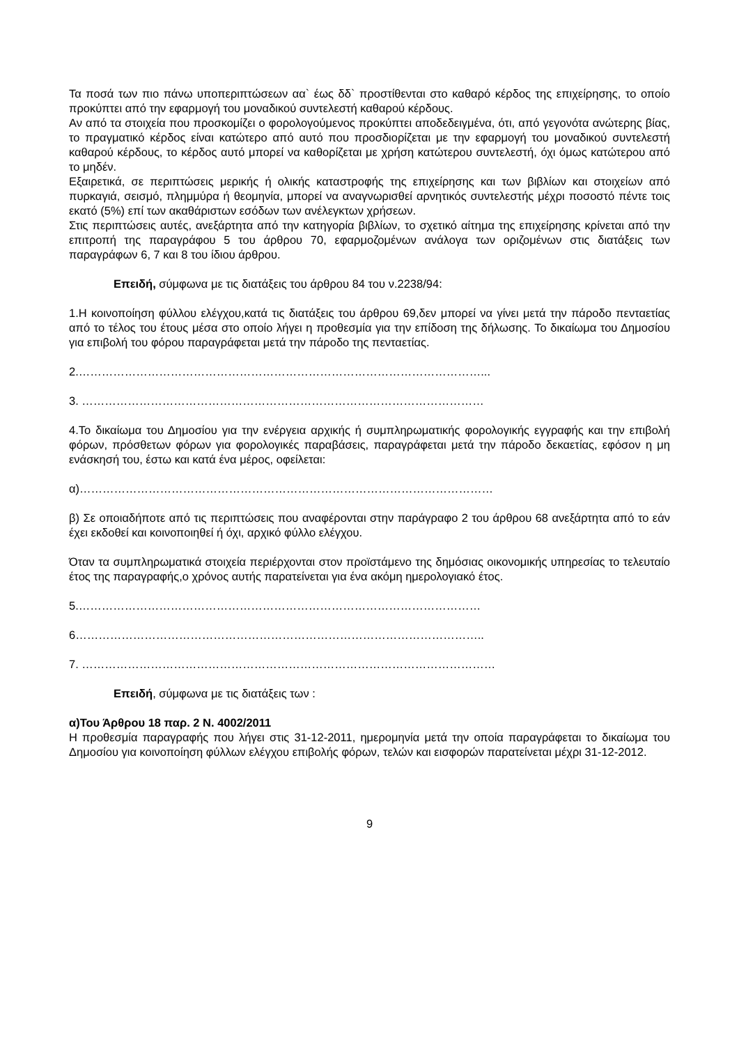Τα ποσά των πιο πάνω υποπεριπτώσεων αα` έως δδ` προστίθενται στο καθαρό κέρδος της επιχείρησης, το οποίο προκύπτει από την εφαρμογή του μοναδικού συντελεστή καθαρού κέρδους.
Αν από τα στοιχεία που προσκομίζει ο φορολογούμενος προκύπτει αποδεδειγμένα, ότι, από γεγονότα ανώτερης βίας, το πραγματικό κέρδος είναι κατώτερο από αυτό που προσδιορίζεται με την εφαρμογή του μοναδικού συντελεστή καθαρού κέρδους, το κέρδος αυτό μπορεί να καθορίζεται με χρήση κατώτερου συντελεστή, όχι όμως κατώτερου από το μηδέν.
Εξαιρετικά, σε περιπτώσεις μερικής ή ολικής καταστροφής της επιχείρησης και των βιβλίων και στοιχείων από πυρκαγιά, σεισμό, πλημμύρα ή θεομηνία, μπορεί να αναγνωρισθεί αρνητικός συντελεστής μέχρι ποσοστό πέντε τοις εκατό (5%) επί των ακαθάριστων εσόδων των ανέλεγκτων χρήσεων.
Στις περιπτώσεις αυτές, ανεξάρτητα από την κατηγορία βιβλίων, το σχετικό αίτημα της επιχείρησης κρίνεται από την επιτροπή της παραγράφου 5 του άρθρου 70, εφαρμοζομένων ανάλογα των οριζομένων στις διατάξεις των παραγράφων 6, 7 και 8 του ίδιου άρθρου.
Επειδή, σύμφωνα με τις διατάξεις του άρθρου 84 του ν.2238/94:
1.Η κοινοποίηση φύλλου ελέγχου,κατά τις διατάξεις του άρθρου 69,δεν μπορεί να γίνει μετά την πάροδο πενταετίας από το τέλος του έτους μέσα στο οποίο λήγει η προθεσμία για την επίδοση της δήλωσης. Το δικαίωμα του Δημοσίου για επιβολή του φόρου παραγράφεται μετά την πάροδο της πενταετίας.
2.……………………………………………………………………………………………...
3. ……………………………………………………………………………………………
4.Το δικαίωμα του Δημοσίου για την ενέργεια αρχικής ή συμπληρωματικής φορολογικής εγγραφής και την επιβολή φόρων, πρόσθετων φόρων για φορολογικές παραβάσεις, παραγράφεται μετά την πάροδο δεκαετίας, εφόσον η μη ενάσκησή του, έστω και κατά ένα μέρος, οφείλεται:
α)………………………………………………………………………………………………
β) Σε οποιαδήποτε από τις περιπτώσεις που αναφέρονται στην παράγραφο 2 του άρθρου 68 ανεξάρτητα από το εάν έχει εκδοθεί και κοινοποιηθεί ή όχι, αρχικό φύλλο ελέγχου.
Όταν τα συμπληρωματικά στοιχεία περιέρχονται στον προϊστάμενο της δημόσιας οικονομικής υπηρεσίας το τελευταίο έτος της παραγραφής,ο χρόνος αυτής παρατείνεται για ένα ακόμη ημερολογιακό έτος.
5.……………………………………………………………………………………………
6……………………………………………………………………………………………..
7. ………………………………………………………………………………………………
Επειδή, σύμφωνα με τις διατάξεις των :
α)Του Άρθρου 18 παρ. 2 Ν. 4002/2011
Η προθεσμία παραγραφής που λήγει στις 31-12-2011, ημερομηνία μετά την οποία παραγράφεται το δικαίωμα του Δημοσίου για κοινοποίηση φύλλων ελέγχου επιβολής φόρων, τελών και εισφορών παρατείνεται μέχρι 31-12-2012.
9